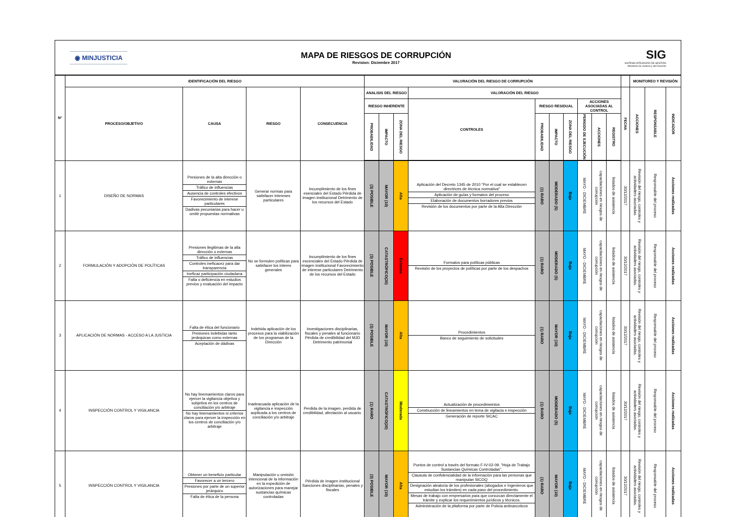◉ MINJUSTICIA
MAPA DE RIESGOS DE CORRUPCIÓN
Revision: Diciembre 2017
SIG
SISTEMA INTEGRADO DE GESTIÓN
Ministerio de Justicia y del Derecho
| N° | IDENTIFICACIÓN DEL RIESGO | | | | VALORACIÓN DEL RIESGO DE CORRUPCIÓN | | | | | | | | | | | MONITOREO Y REVISIÓN | | |
| --- | --- | --- | --- | --- | --- | --- | --- | --- | --- | --- | --- | --- | --- | --- | --- | --- | --- | --- |
| | PROCESO/OBJETIVO | CAUSA | RIESGO | CONSECUENCIA | ANALISIS DEL RIESGO | | | VALORACIÓN DEL RIESGO | | | | | | | FECHA | ACCIONES | RESPONSABLE | INDICADOR |
| | | | | | RIESGO INHERENTE | | | CONTROLES | RIESGO RESIDUAL | | | ACCIONES ASOCIADAS AL CONTROL | | | | | | |
| | | | | | PROBABILIDAD | IMPACTO | ZONA DEL RIESGO | | PROBABILIDAD | IMPACTO | ZONA DEL RIESGO | PERIODO DE EJECUCIÓN | ACCIONES | REGISTRO | | | | |
| 1 | DISEÑO DE NORMAS | Presiones de la alta dirección o externas Tráfico de influencias Ausencia de controles efectivos Favorecimiento de interese particulares Dadivas pecuniarias para hacer u omitir propuestas normativas | Generar normas para satisfacer intereses particulares | Incumplimiento de los fines esenciales del Estado Pérdida de imagen institucional Detrimento de los recursos del Estado | (3) POSIBLE | MAYOR (10) | Alta | Aplicación del Decreto 1345 de 2010 "Por el cual se establecen directrices de técnica normativa" Aplicación de guías y formatos del proceso Elaboración de documentos borradores previos Revisión de los documentos por parte de la Alta Dirección | (1) RARO | MODERADO (5) | Baja | MAYO - DICIEMBRE | capacitaciones en riesgos de corrupción | listados de asistencia | 30/12/2017 | Revisión del riesgo, controles y actividaders asociadas. | Responsable del proceso | Acciones realizadas |
| 2 | FORMULACIÓN Y ADOPCIÓN DE POLÍTICAS | Presiones ilegitimas de la alta dirección o externas Tráfico de influencias Controles ineficacez para dar transparencia Ineficaz participación ciudadana Falta o deficiencia en estudios previos y evaluación del impacto | No se formulen políticas para satisfacer los interes generales | Incumplimiento de los fines escenciales del Estado Pérdida de imagen institucional Favorecimiento de interese particulares Detrimento de los recursos del Estado | (3) POSIBLE | CATASTRÓFICO(20) | Extrema | Formatos para políticas públicas Revisión de los proyectos de políticas por parte de los despachos | (1) RARO | MODERADO (5) | Baja | MAYO - DICIEMBRE | capacitaciones en riesgos de corrupción | listados de asistencia | 30/12/2017 | Revisión del riesgo, controles y actividaders asociadas. | Responsable del proceso | Acciones realizadas |
| 3 | APLICACIÓN DE NORMAS - ACCESO A LA JUSTICIA | Falta de ética del funcionario Presiones indebidas tanto jerárquicas como externas Aceptación de dádivas | Indebida aplicación de los procesos para la viabilización de los programas de la Dirección | Investigaciones disciplinarias, fiscales y penales al funcionario Pérdida de credibilidad del MJD Detrimento patrimonial | (3) POSIBLE | MAYOR (10) | Alta | Procedimientos Banco de seguimiento de solicitudes | (1) RARO | MAYOR (10) | Baja | MAYO - DICIEMBRE | capacitaciones en riesgos de corrupción | listados de asistencia | 30/12/2017 | Revisión del riesgo, controles y actividaders asociadas. | Responsable del proceso | Acciones realizadas |
| 4 | INSPECCIÓN CONTROL Y VIGILANCIA | No hay linemamientos claros para ejercer la vigilancia objetiva y subjetiva en los centros de conciliación y/o arbitraje No hay linemamientos ni criterios claros para ejercer la inspección en los centros de conciliación y/o arbitraje | Inadeacuada aplicación de la vigilancia e inspección aoplicada a los centros de conciliación y/o arbitraje | Perdida de la imagen, perdida de credibilidad, afectación al usuario. | (1) RARO | CATASTRÓFICO(20) | Moderada | Actualización de procedimeintos Construcción de lineamientos en tema de vigilacia e inspección Generación de reporte SICAC | (1) RARO | MODERADO (5) | Baja | MAYO - DICIEMBRE | capacitaciones en riesgos de corrupción | listados de asistencia | 30/12/2017 | Revisión del riesgo, controles y actividaders asociadas. | Responsable del proceso | Acciones realizadas |
| 5 | INSPECCIÓN CONTROL Y VIGILANCIA | Obtener un beneficio particular Favorecer a un tercero Presiones por parte de un superior jerárquico Falta de ética de la persona | Manipulación u omisión intencional de la información en la expedición de autorizaciones para manejar sustancias químicas controladas | Pérdida de imagen institucional Sanciones disciplinarias, penales y fiscales | (3) POSIBLE | MAYOR (10) | Alta | Puntos de control a través del formato F-IV-02-09. "Hoja de Trabajo Sustancias Químicas Controladas". Clausula de confidencialidad de la información para las personas que manipulan SICOQ Designación aleatoria de los profesionales (abogados e Ingenieros que estudian los trámites) en cada paso del procedimiento. Mesas de trabajo con empresarios para que conozcan directamente el trámite y explicar los requerimientos jurídicos y técnicos. Administración de la pltaforma por parte de Policia antinarcoticos | (1) RARO | MAYOR (10) | Baja | MAYO - DICIEMBRE | capacitaciones en riesgos de corrupción | listados de asistencia | 30/12/2017 | Revisión del riesgo, controles y actividaders asociadas. | Responsable del proceso | Acciones realizadas |